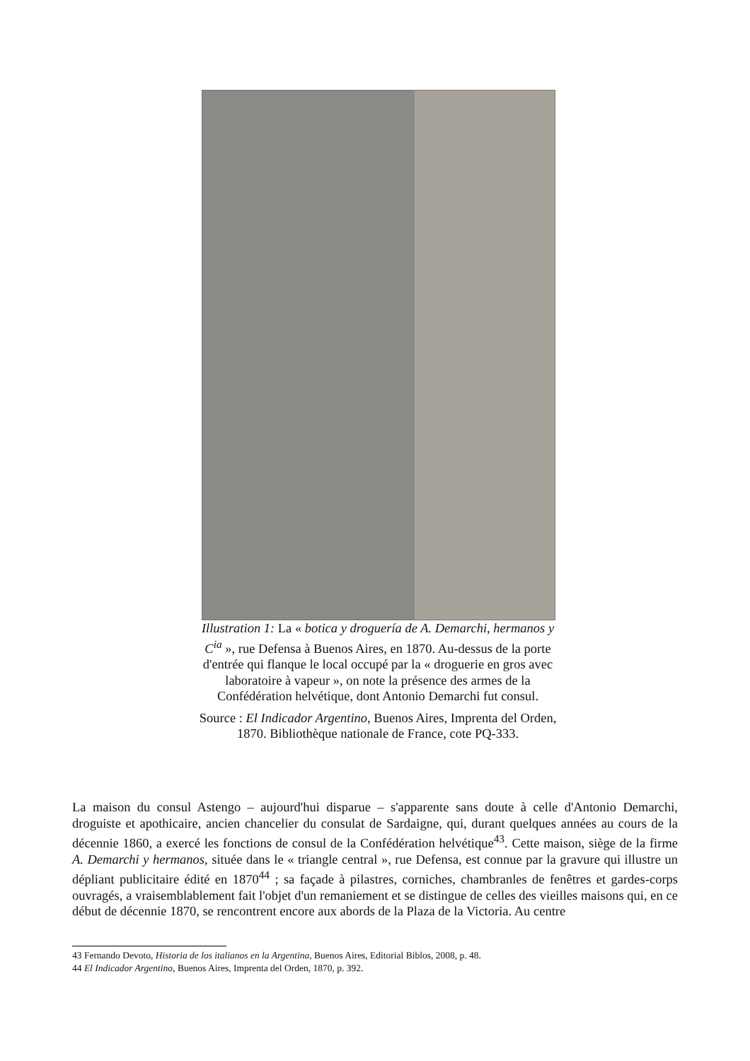Illustration 1: La « botica y droguería de A. Demarchi, hermanos y C<sup>ia</sup> », rue Defensa à Buenos Aires, en 1870. Au-dessus de la porte d'entrée qui flanque le local occupé par la « droguerie en gros avec laboratoire à vapeur », on note la présence des armes de la Confédération helvétique, dont Antonio Demarchi fut consul.
Source : El Indicador Argentino, Buenos Aires, Imprenta del Orden, 1870. Bibliothèque nationale de France, cote PQ-333.
La maison du consul Astengo – aujourd'hui disparue – s'apparente sans doute à celle d'Antonio Demarchi, droguiste et apothicaire, ancien chancelier du consulat de Sardaigne, qui, durant quelques années au cours de la décennie 1860, a exercé les fonctions de consul de la Confédération helvétique<sup>43</sup>. Cette maison, siège de la firme A. Demarchi y hermanos, située dans le « triangle central », rue Defensa, est connue par la gravure qui illustre un dépliant publicitaire édité en 1870<sup>44</sup> ; sa façade à pilastres, corniches, chambranles de fenêtres et gardes-corps ouvragés, a vraisemblablement fait l'objet d'un remaniement et se distingue de celles des vieilles maisons qui, en ce début de décennie 1870, se rencontrent encore aux abords de la Plaza de la Victoria. Au centre
43 Fernando Devoto, Historia de los italianos en la Argentina, Buenos Aires, Editorial Biblos, 2008, p. 48.
44 El Indicador Argentino, Buenos Aires, Imprenta del Orden, 1870, p. 392.